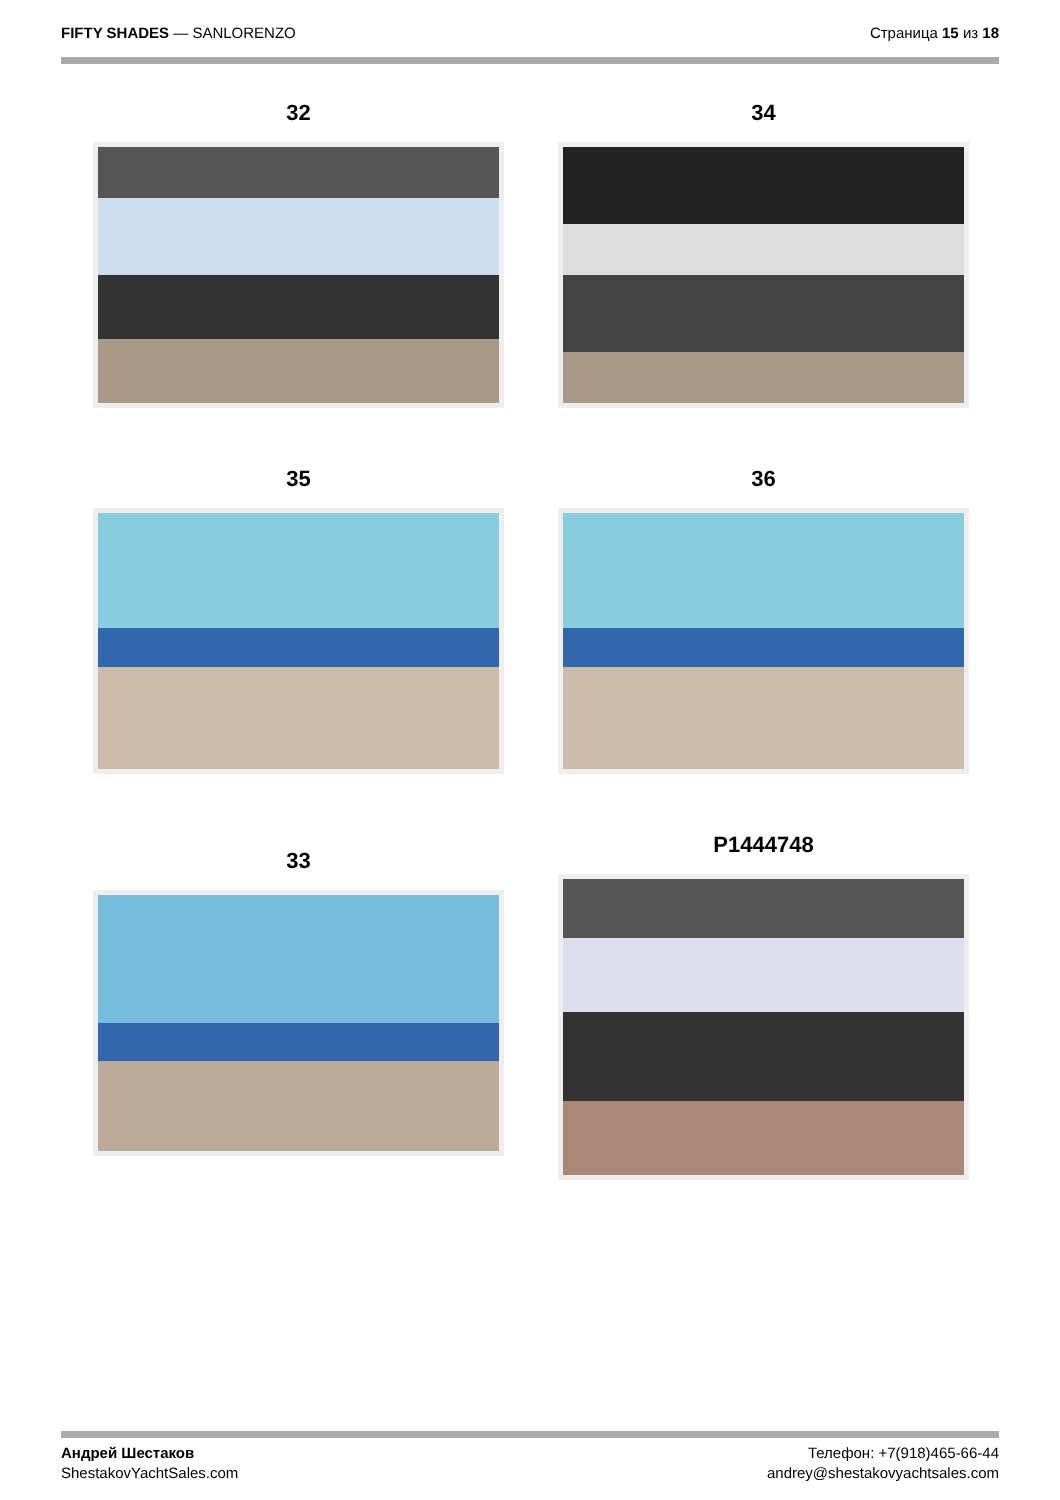FIFTY SHADES — SANLORENZO Страница 15 из 18
32
34
35
36
33
P1444748
Андрей Шестаков
ShestakovYachtSales.com
Телефон: +7(918)465-66-44
andrey@shestakovyachtsales.com